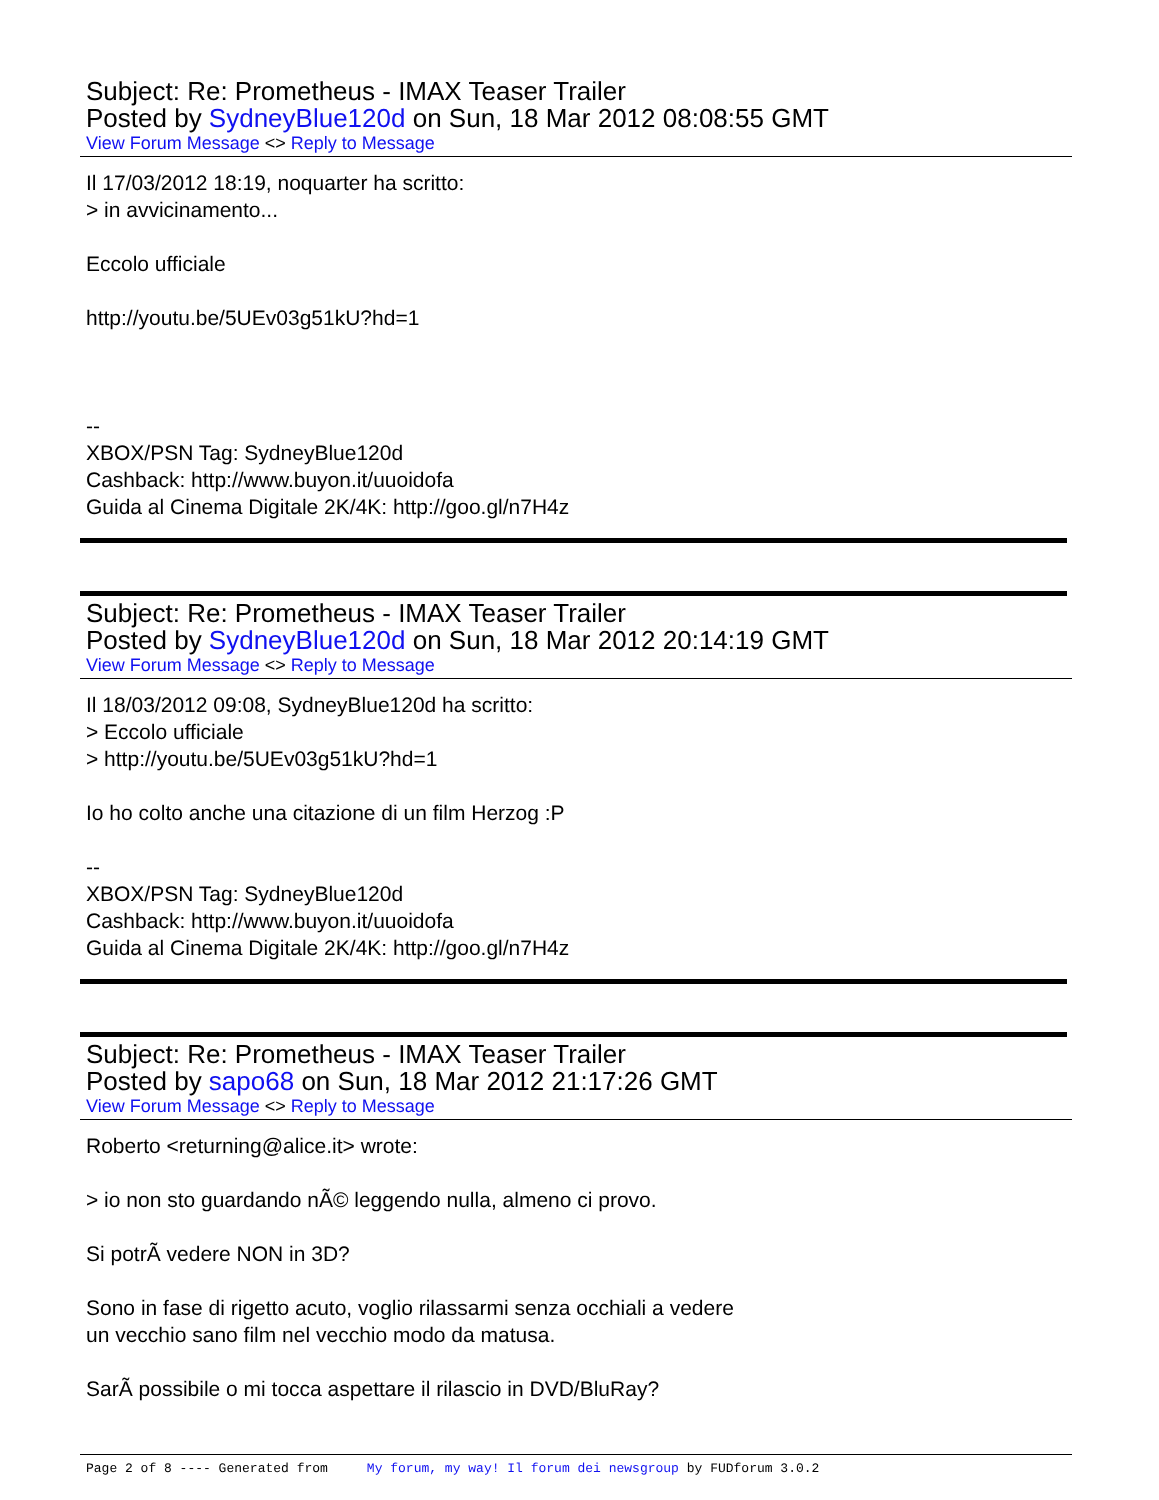Subject: Re: Prometheus - IMAX Teaser Trailer
Posted by SydneyBlue120d on Sun, 18 Mar 2012 08:08:55 GMT
View Forum Message <> Reply to Message
Il 17/03/2012 18:19, noquarter ha scritto: > in avvicinamento... Eccolo ufficiale http://youtu.be/5UEv03g51kU?hd=1 -- XBOX/PSN Tag: SydneyBlue120d Cashback: http://www.buyon.it/uuoidofa Guida al Cinema Digitale 2K/4K: http://goo.gl/n7H4z
Subject: Re: Prometheus - IMAX Teaser Trailer
Posted by SydneyBlue120d on Sun, 18 Mar 2012 20:14:19 GMT
View Forum Message <> Reply to Message
Il 18/03/2012 09:08, SydneyBlue120d ha scritto: > Eccolo ufficiale > http://youtu.be/5UEv03g51kU?hd=1 Io ho colto anche una citazione di un film Herzog :P -- XBOX/PSN Tag: SydneyBlue120d Cashback: http://www.buyon.it/uuoidofa Guida al Cinema Digitale 2K/4K: http://goo.gl/n7H4z
Subject: Re: Prometheus - IMAX Teaser Trailer
Posted by sapo68 on Sun, 18 Mar 2012 21:17:26 GMT
View Forum Message <> Reply to Message
Roberto <returning@alice.it> wrote: > io non sto guardando nÃ© leggendo nulla, almeno ci provo. Si potrÃ vedere NON in 3D? Sono in fase di rigetto acuto, voglio rilassarmi senza occhiali a vedere un vecchio sano film nel vecchio modo da matusa. SarÃ possibile o mi tocca aspettare il rilascio in DVD/BluRay?
Page 2 of 8 ---- Generated from My forum, my way! Il forum dei newsgroup by FUDforum 3.0.2